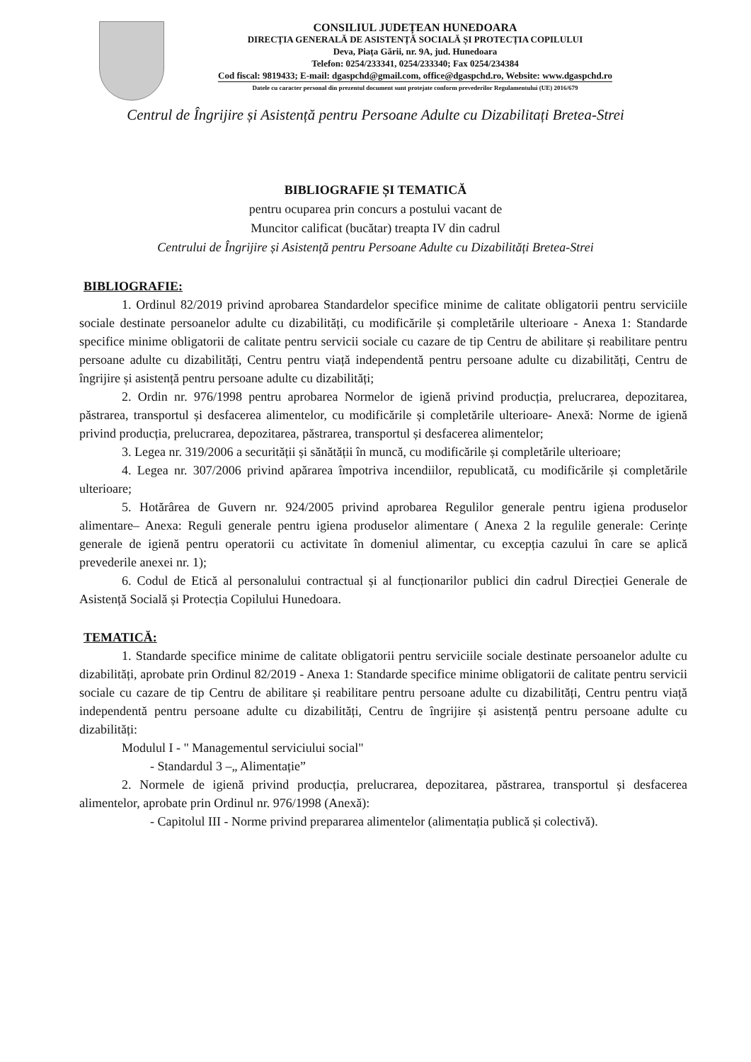CONSILIUL JUDEȚEAN HUNEDOARA
DIRECȚIA GENERALĂ DE ASISTENȚĂ SOCIALĂ ȘI PROTECȚIA COPILULUI
Deva, Piața Gării, nr. 9A, jud. Hunedoara
Telefon: 0254/233341, 0254/233340; Fax 0254/234384
Cod fiscal: 9819433; E-mail: dgaspchd@gmail.com, office@dgaspchd.ro, Website: www.dgaspchd.ro
Datele cu caracter personal din prezentul document sunt protejate conform prevederilor Regulamentului (UE) 2016/679
Centrul de Îngrijire și Asistență pentru Persoane Adulte cu Dizabilitați Bretea-Strei
BIBLIOGRAFIE ȘI TEMATICĂ
pentru ocuparea prin concurs a postului vacant de
Muncitor calificat (bucătar) treapta IV din cadrul
Centrului de Îngrijire și Asistență pentru Persoane Adulte cu Dizabilități Bretea-Strei
BIBLIOGRAFIE:
1. Ordinul 82/2019 privind aprobarea Standardelor specifice minime de calitate obligatorii pentru serviciile sociale destinate persoanelor adulte cu dizabilități, cu modificările și completările ulterioare - Anexa 1: Standarde specifice minime obligatorii de calitate pentru servicii sociale cu cazare de tip Centru de abilitare și reabilitare pentru persoane adulte cu dizabilități, Centru pentru viață independentă pentru persoane adulte cu dizabilități, Centru de îngrijire și asistență pentru persoane adulte cu dizabilități;
2. Ordin nr. 976/1998 pentru aprobarea Normelor de igienă privind producția, prelucrarea, depozitarea, păstrarea, transportul și desfacerea alimentelor, cu modificările și completările ulterioare- Anexă: Norme de igienă privind producția, prelucrarea, depozitarea, păstrarea, transportul și desfacerea alimentelor;
3. Legea nr. 319/2006 a securității și sănătății în muncă, cu modificările și completările ulterioare;
4. Legea nr. 307/2006 privind apărarea împotriva incendiilor, republicată, cu modificările și completările ulterioare;
5. Hotărârea de Guvern nr. 924/2005 privind aprobarea Regulilor generale pentru igiena produselor alimentare– Anexa: Reguli generale pentru igiena produselor alimentare ( Anexa 2 la regulile generale: Cerințe generale de igienă pentru operatorii cu activitate în domeniul alimentar, cu excepția cazului în care se aplică prevederile anexei nr. 1);
6. Codul de Etică al personalului contractual și al funcționarilor publici din cadrul Direcției Generale de Asistență Socială și Protecția Copilului Hunedoara.
TEMATICĂ:
1. Standarde specifice minime de calitate obligatorii pentru serviciile sociale destinate persoanelor adulte cu dizabilități, aprobate prin Ordinul 82/2019 - Anexa 1: Standarde specifice minime obligatorii de calitate pentru servicii sociale cu cazare de tip Centru de abilitare și reabilitare pentru persoane adulte cu dizabilități, Centru pentru viață independentă pentru persoane adulte cu dizabilități, Centru de îngrijire și asistență pentru persoane adulte cu dizabilități:
Modulul I - " Managementul serviciului social"
- Standardul 3 –„ Alimentație”
2. Normele de igienă privind producția, prelucrarea, depozitarea, păstrarea, transportul și desfacerea alimentelor, aprobate prin Ordinul nr. 976/1998 (Anexă):
- Capitolul III - Norme privind prepararea alimentelor (alimentația publică și colectivă).